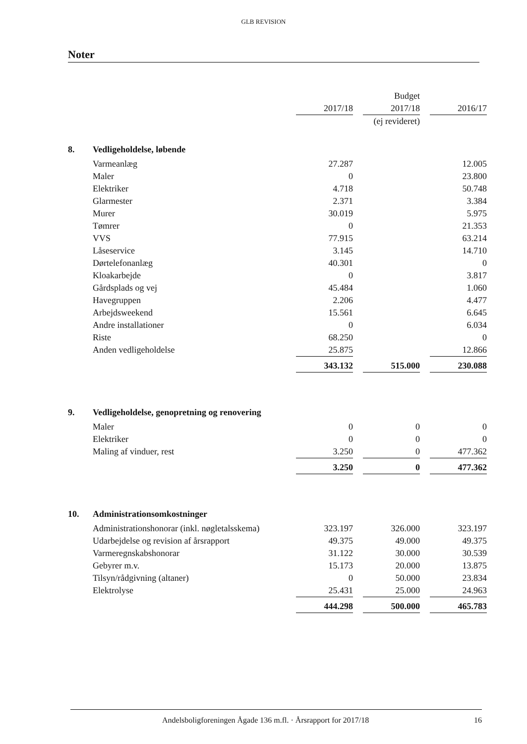GLB REVISION
Noter
| | | | | Budget | | |
| | | 2017/18 | | 2017/18 | | 2016/17 |
| | | | | (ej revideret) | | |
| 8. | Vedligeholdelse, løbende | | | | | |
| | Varmeanlæg | 27.287 | | | | 12.005 |
| | Maler | 0 | | | | 23.800 |
| | Elektriker | 4.718 | | | | 50.748 |
| | Glarmester | 2.371 | | | | 3.384 |
| | Murer | 30.019 | | | | 5.975 |
| | Tømrer | 0 | | | | 21.353 |
| | VVS | 77.915 | | | | 63.214 |
| | Låseservice | 3.145 | | | | 14.710 |
| | Dørtelefonanlæg | 40.301 | | | | 0 |
| | Kloakarbejde | 0 | | | | 3.817 |
| | Gårdsplads og vej | 45.484 | | | | 1.060 |
| | Havegruppen | 2.206 | | | | 4.477 |
| | Arbejdsweekend | 15.561 | | | | 6.645 |
| | Andre installationer | 0 | | | | 6.034 |
| | Riste | 68.250 | | | | 0 |
| | Anden vedligeholdelse | 25.875 | | | | 12.866 |
| | | 343.132 | | 515.000 | | 230.088 |
| 9. | Vedligeholdelse, genopretning og renovering | | | | | |
| | Maler | 0 | | 0 | | 0 |
| | Elektriker | 0 | | 0 | | 0 |
| | Maling af vinduer, rest | 3.250 | | 0 | | 477.362 |
| | | 3.250 | | 0 | | 477.362 |
| 10. | Administrationsomkostninger | | | | | |
| | Administrationshonorar (inkl. nøgletalsskema) | 323.197 | | 326.000 | | 323.197 |
| | Udarbejdelse og revision af årsrapport | 49.375 | | 49.000 | | 49.375 |
| | Varmeregnskabshonorar | 31.122 | | 30.000 | | 30.539 |
| | Gebyrer m.v. | 15.173 | | 20.000 | | 13.875 |
| | Tilsyn/rådgivning (altaner) | 0 | | 50.000 | | 23.834 |
| | Elektrolyse | 25.431 | | 25.000 | | 24.963 |
| | | 444.298 | | 500.000 | | 465.783 |
Andelsboligforeningen Ågade 136 m.fl. · Årsrapport for 2017/18 16